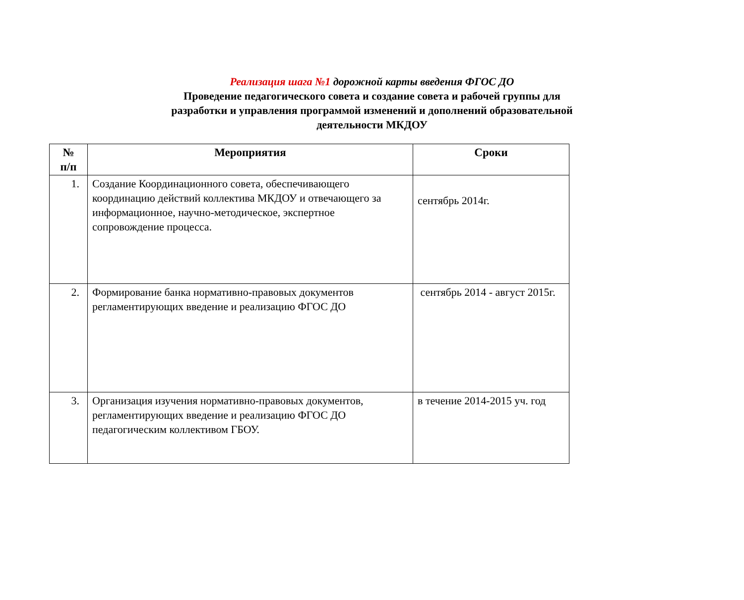Реализация шага №1 дорожной карты введения ФГОС ДО
Проведение педагогического совета и создание совета и рабочей группы для разработки и управления программой изменений и дополнений образовательной деятельности МКДОУ
| № п/п | Мероприятия | Сроки |
| --- | --- | --- |
| 1. | Создание Координационного совета, обеспечивающего координацию действий коллектива МКДОУ и отвечающего за информационное, научно-методическое, экспертное сопровождение процесса. | сентябрь 2014г. |
| 2. | Формирование банка нормативно-правовых документов регламентирующих введение и реализацию ФГОС ДО | сентябрь 2014 - август 2015г. |
| 3. | Организация изучения нормативно-правовых документов, регламентирующих введение и реализацию ФГОС ДО педагогическим коллективом ГБОУ. | в течение 2014-2015 уч. год |